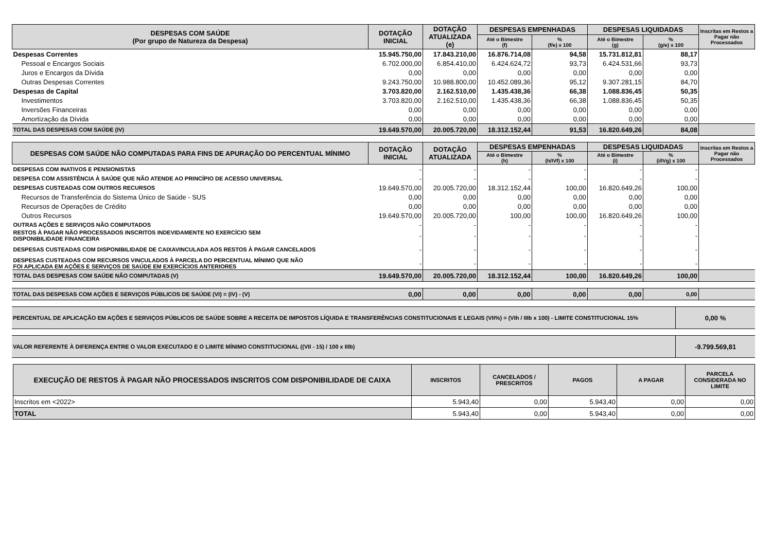| DESPESAS COM SAÚDE (Por grupo de Natureza da Despesa) | DOTAÇÃO INICIAL | DOTAÇÃO ATUALIZADA (e) | DESPESAS EMPENHADAS | | DESPESAS LIQUIDADAS | | Inscritas em Restos a Pagar não Processados |
| --- | --- | --- | --- | --- | --- | --- | --- |
| | | | Até o Bimestre (f) | % (f/e) x 100 | Até o Bimestre (g) | % (g/e) x 100 | |
| Despesas Correntes | 15.945.750,00 | 17.843.210,00 | 16.876.714,08 | 94,58 | 15.731.812,81 | 88,17 | |
| Pessoal e Encargos Sociais | 6.702.000,00 | 6.854.410,00 | 6.424.624,72 | 93,73 | 6.424.531,66 | 93,73 | |
| Juros e Encargos da Dívida | 0,00 | 0,00 | 0,00 | 0,00 | 0,00 | 0,00 | |
| Outras Despesas Correntes | 9.243.750,00 | 10.988.800,00 | 10.452.089,36 | 95,12 | 9.307.281,15 | 84,70 | |
| Despesas de Capital | 3.703.820,00 | 2.162.510,00 | 1.435.438,36 | 66,38 | 1.088.836,45 | 50,35 | |
| Investimentos | 3.703.820,00 | 2.162.510,00 | 1.435.438,36 | 66,38 | 1.088.836,45 | 50,35 | |
| Inversões Financeiras | 0,00 | 0,00 | 0,00 | 0,00 | 0,00 | 0,00 | |
| Amortização da Dívida | 0,00 | 0,00 | 0,00 | 0,00 | 0,00 | 0,00 | |
| TOTAL DAS DESPESAS COM SAÚDE (IV) | 19.649.570,00 | 20.005.720,00 | 18.312.152,44 | 91,53 | 16.820.649,26 | 84,08 | |
| DESPESAS COM SAÚDE NÃO COMPUTADAS PARA FINS DE APURAÇÃO DO PERCENTUAL MÍNIMO | DOTAÇÃO INICIAL | DOTAÇÃO ATUALIZADA | DESPESAS EMPENHADAS | | DESPESAS LIQUIDADAS | | Inscritas em Restos a Pagar não Processados |
| --- | --- | --- | --- | --- | --- | --- | --- |
| | | | Até o Bimestre (h) | % (h/IVf) x 100 | Até o Bimestre (i) | % (i/IVg) x 100 | |
| DESPESAS COM INATIVOS E PENSIONISTAS | - | - | - | - | - | - | |
| DESPESA COM ASSISTÊNCIA À SAÚDE QUE NÃO ATENDE AO PRINCÍPIO DE ACESSO UNIVERSAL | - | - | - | - | - | - | |
| DESPESAS CUSTEADAS COM OUTROS RECURSOS | 19.649.570,00 | 20.005.720,00 | 18.312.152,44 | 100,00 | 16.820.649,26 | 100,00 | |
| Recursos de Transferência do Sistema Único de Saúde - SUS | 0,00 | 0,00 | 0,00 | 0,00 | 0,00 | 0,00 | |
| Recursos de Operações de Crédito | 0,00 | 0,00 | 0,00 | 0,00 | 0,00 | 0,00 | |
| Outros Recursos | 19.649.570,00 | 20.005.720,00 | 100,00 | 100,00 | 16.820.649,26 | 100,00 | |
| OUTRAS AÇÕES E SERVIÇOS NÃO COMPUTADOS | - | - | - | - | - | - | |
| RESTOS À PAGAR NÃO PROCESSADOS INSCRITOS INDEVIDAMENTE NO EXERCÍCIO SEM DISPONIBILIDADE FINANCEIRA | - | - | - | - | - | - | |
| DESPESAS CUSTEADAS COM DISPONIBILIDADE DE CAIXAVINCULADA AOS RESTOS À PAGAR CANCELADOS | - | - | - | - | - | - | |
| DESPESAS CUSTEADAS COM RECURSOS VINCULADOS À PARCELA DO PERCENTUAL MÍNIMO QUE NÃO FOI APLICADA EM AÇÕES E SERVIÇOS DE SAÚDE EM EXERCÍCIOS ANTERIORES | - | - | - | - | - | - | |
| TOTAL DAS DESPESAS COM SAÚDE NÃO COMPUTADAS (V) | 19.649.570,00 | 20.005.720,00 | 18.312.152,44 | 100,00 | 16.820.649,26 | 100,00 | |
| TOTAL DAS DESPESAS COM AÇÕES E SERVIÇOS PÚBLICOS DE SAÚDE (VI) = (IV) - (V) | 0,00 | 0,00 | 0,00 | 0,00 | 0,00 | 0,00 | |
| PERCENTUAL DE APLICAÇÃO EM AÇÕES E SERVIÇOS PÚBLICOS DE SAÚDE SOBRE A RECEITA DE IMPOSTOS LÍQUIDA E TRANSFERÊNCIAS CONSTITUCIONAIS E LEGAIS (VII%) = (VIh / IIIb x 100) - LIMITE CONSTITUCIONAL 15% | 0,00 % |
| VALOR REFERENTE À DIFERENÇA ENTRE O VALOR EXECUTADO E O LIMITE MÍNIMO CONSTITUCIONAL ((VII - 15) / 100 x IIIb) | -9.799.569,81 |
| EXECUÇÃO DE RESTOS À PAGAR NÃO PROCESSADOS INSCRITOS COM DISPONIBILIDADE DE CAIXA | INSCRITOS | CANCELADOS / PRESCRITOS | PAGOS | A PAGAR | PARCELA CONSIDERADA NO LIMITE |
| --- | --- | --- | --- | --- | --- |
| Inscritos em <2022> | 5.943,40 | 0,00 | 5.943,40 | 0,00 | 0,00 |
| TOTAL | 5.943,40 | 0,00 | 5.943,40 | 0,00 | 0,00 |